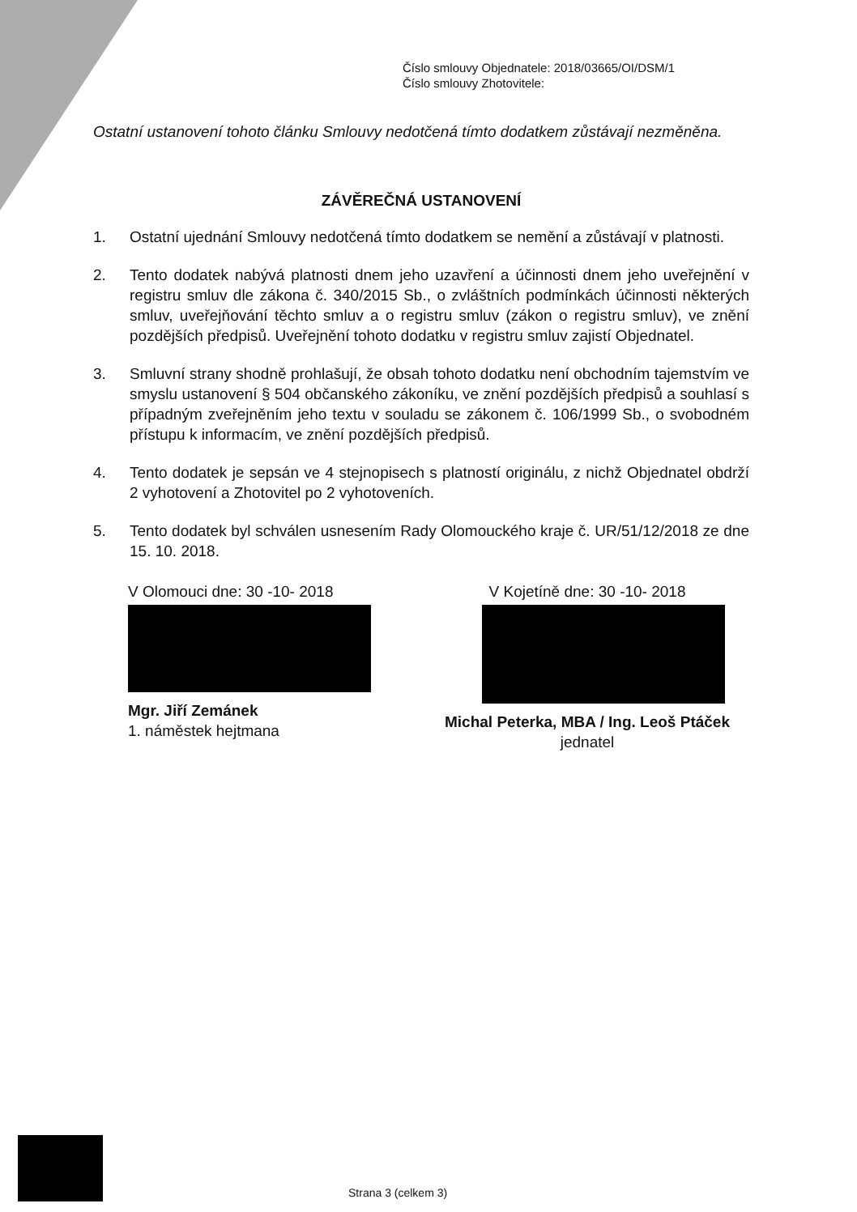Číslo smlouvy Objednatele: 2018/03665/OI/DSM/1
Číslo smlouvy Zhotovitele:
Ostatní ustanovení tohoto článku Smlouvy nedotčená tímto dodatkem zůstávají nezměněna.
ZÁVĚREČNÁ USTANOVENÍ
1. Ostatní ujednání Smlouvy nedotčená tímto dodatkem se nemění a zůstávají v platnosti.
2. Tento dodatek nabývá platnosti dnem jeho uzavření a účinnosti dnem jeho uveřejnění v registru smluv dle zákona č. 340/2015 Sb., o zvláštních podmínkách účinnosti některých smluv, uveřejňování těchto smluv a o registru smluv (zákon o registru smluv), ve znění pozdějších předpisů. Uveřejnění tohoto dodatku v registru smluv zajistí Objednatel.
3. Smluvní strany shodně prohlašují, že obsah tohoto dodatku není obchodním tajemstvím ve smyslu ustanovení § 504 občanského zákoníku, ve znění pozdějších předpisů a souhlasí s případným zveřejněním jeho textu v souladu se zákonem č. 106/1999 Sb., o svobodném přístupu k informacím, ve znění pozdějších předpisů.
4. Tento dodatek je sepsán ve 4 stejnopisech s platností originálu, z nichž Objednatel obdrží 2 vyhotovení a Zhotovitel po 2 vyhotoveních.
5. Tento dodatek byl schválen usnesením Rady Olomouckého kraje č. UR/51/12/2018 ze dne 15. 10. 2018.
V Olomouci dne: 30 -10- 2018
Mgr. Jiří Zemánek
1. náměstek hejtmana
V Kojetíně dne: 30 -10- 2018
Michal Peterka, MBA / Ing. Leoš Ptáček
jednatel
Strana 3 (celkem 3)